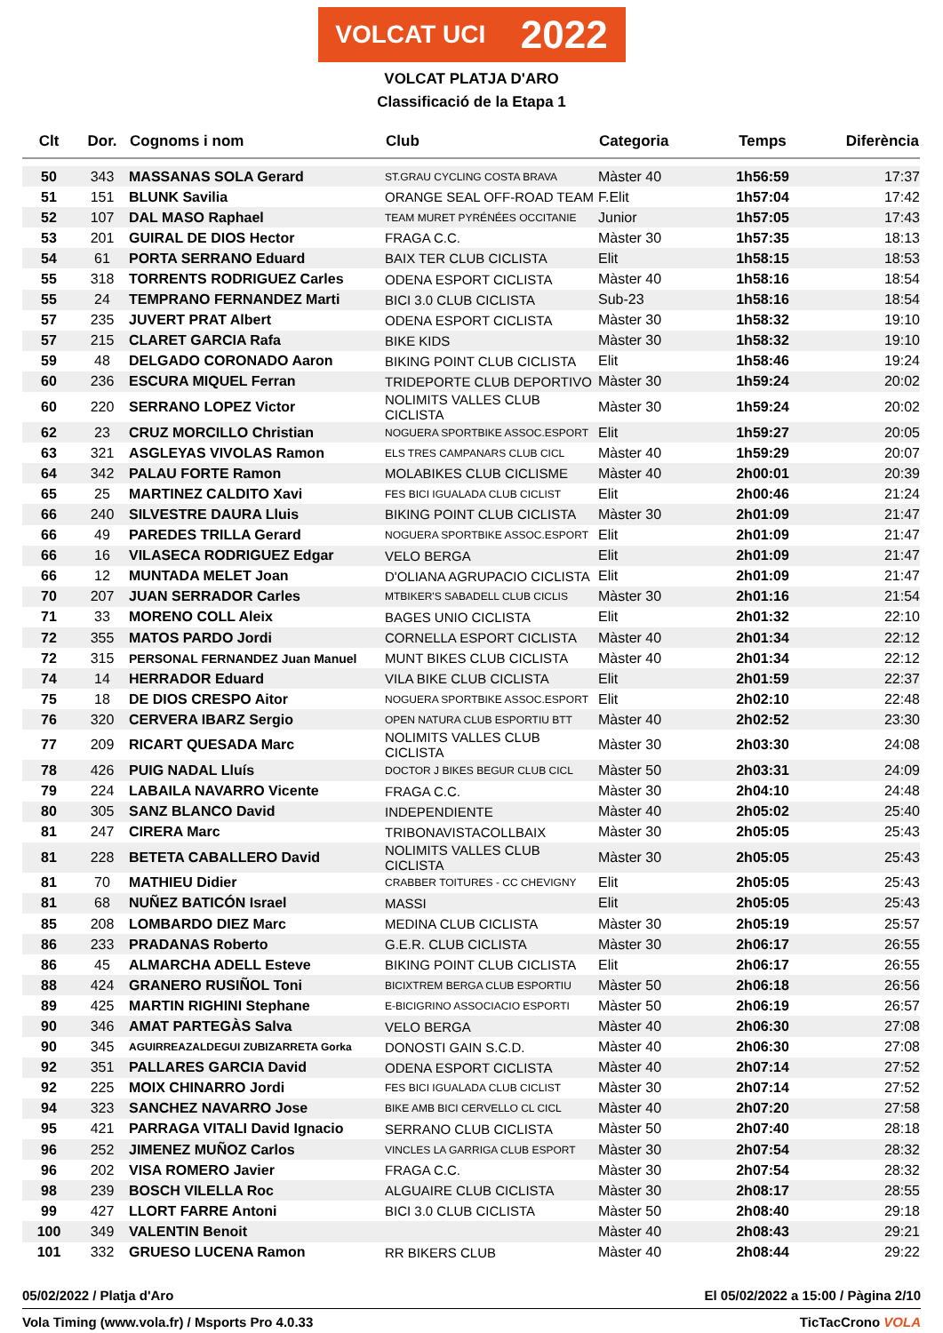VOLCAT UCI 2022
VOLCAT PLATJA D'ARO
Classificació de la Etapa 1
| Clt | Dor. | Cognoms i nom | Club | Categoria | Temps | Diferència |
| --- | --- | --- | --- | --- | --- | --- |
| 50 | 343 | MASSANAS SOLA Gerard | ST.GRAU CYCLING COSTA BRAVA | Màster 40 | 1h56:59 | 17:37 |
| 51 | 151 | BLUNK Savilia | ORANGE SEAL OFF-ROAD TEAM | F.Elit | 1h57:04 | 17:42 |
| 52 | 107 | DAL MASO Raphael | TEAM MURET PYRÉNÉES OCCITANIE | Junior | 1h57:05 | 17:43 |
| 53 | 201 | GUIRAL DE DIOS Hector | FRAGA C.C. | Màster 30 | 1h57:35 | 18:13 |
| 54 | 61 | PORTA SERRANO Eduard | BAIX TER CLUB CICLISTA | Elit | 1h58:15 | 18:53 |
| 55 | 318 | TORRENTS RODRIGUEZ Carles | ODENA ESPORT CICLISTA | Màster 40 | 1h58:16 | 18:54 |
| 55 | 24 | TEMPRANO FERNANDEZ Marti | BICI 3.0 CLUB CICLISTA | Sub-23 | 1h58:16 | 18:54 |
| 57 | 235 | JUVERT PRAT Albert | ODENA ESPORT CICLISTA | Màster 30 | 1h58:32 | 19:10 |
| 57 | 215 | CLARET GARCIA Rafa | BIKE KIDS | Màster 30 | 1h58:32 | 19:10 |
| 59 | 48 | DELGADO CORONADO Aaron | BIKING POINT CLUB CICLISTA | Elit | 1h58:46 | 19:24 |
| 60 | 236 | ESCURA MIQUEL Ferran | TRIDEPORTE CLUB DEPORTIVO | Màster 30 | 1h59:24 | 20:02 |
| 60 | 220 | SERRANO LOPEZ Victor | NOLIMITS VALLES CLUB CICLISTA | Màster 30 | 1h59:24 | 20:02 |
| 62 | 23 | CRUZ MORCILLO Christian | NOGUERA SPORTBIKE ASSOC.ESPORT | Elit | 1h59:27 | 20:05 |
| 63 | 321 | ASGLEYAS VIVOLAS Ramon | ELS TRES CAMPANARS CLUB CICL | Màster 40 | 1h59:29 | 20:07 |
| 64 | 342 | PALAU FORTE Ramon | MOLABIKES CLUB CICLISME | Màster 40 | 2h00:01 | 20:39 |
| 65 | 25 | MARTINEZ CALDITO Xavi | FES BICI IGUALADA CLUB CICLIST | Elit | 2h00:46 | 21:24 |
| 66 | 240 | SILVESTRE DAURA Lluis | BIKING POINT CLUB CICLISTA | Màster 30 | 2h01:09 | 21:47 |
| 66 | 49 | PAREDES TRILLA Gerard | NOGUERA SPORTBIKE ASSOC.ESPORT | Elit | 2h01:09 | 21:47 |
| 66 | 16 | VILASECA RODRIGUEZ Edgar | VELO BERGA | Elit | 2h01:09 | 21:47 |
| 66 | 12 | MUNTADA MELET Joan | D'OLIANA AGRUPACIO CICLISTA | Elit | 2h01:09 | 21:47 |
| 70 | 207 | JUAN SERRADOR Carles | MTBIKER'S SABADELL CLUB CICLIS | Màster 30 | 2h01:16 | 21:54 |
| 71 | 33 | MORENO COLL Aleix | BAGES UNIO CICLISTA | Elit | 2h01:32 | 22:10 |
| 72 | 355 | MATOS PARDO Jordi | CORNELLA ESPORT CICLISTA | Màster 40 | 2h01:34 | 22:12 |
| 72 | 315 | PERSONAL FERNANDEZ Juan Manuel | MUNT BIKES CLUB CICLISTA | Màster 40 | 2h01:34 | 22:12 |
| 74 | 14 | HERRADOR Eduard | VILA BIKE CLUB CICLISTA | Elit | 2h01:59 | 22:37 |
| 75 | 18 | DE DIOS CRESPO Aitor | NOGUERA SPORTBIKE ASSOC.ESPORT | Elit | 2h02:10 | 22:48 |
| 76 | 320 | CERVERA IBARZ Sergio | OPEN NATURA CLUB ESPORTIU BTT | Màster 40 | 2h02:52 | 23:30 |
| 77 | 209 | RICART QUESADA Marc | NOLIMITS VALLES CLUB CICLISTA | Màster 30 | 2h03:30 | 24:08 |
| 78 | 426 | PUIG NADAL Lluís | DOCTOR J BIKES BEGUR CLUB CICL | Màster 50 | 2h03:31 | 24:09 |
| 79 | 224 | LABAILA NAVARRO Vicente | FRAGA C.C. | Màster 30 | 2h04:10 | 24:48 |
| 80 | 305 | SANZ BLANCO David | INDEPENDIENTE | Màster 40 | 2h05:02 | 25:40 |
| 81 | 247 | CIRERA Marc | TRIBONAVISTACOLLBAIX | Màster 30 | 2h05:05 | 25:43 |
| 81 | 228 | BETETA CABALLERO David | NOLIMITS VALLES CLUB CICLISTA | Màster 30 | 2h05:05 | 25:43 |
| 81 | 70 | MATHIEU Didier | CRABBER TOITURES - CC CHEVIGNY | Elit | 2h05:05 | 25:43 |
| 81 | 68 | NUÑEZ BATICÓN Israel | MASSI | Elit | 2h05:05 | 25:43 |
| 85 | 208 | LOMBARDO DIEZ Marc | MEDINA CLUB CICLISTA | Màster 30 | 2h05:19 | 25:57 |
| 86 | 233 | PRADANAS Roberto | G.E.R. CLUB CICLISTA | Màster 30 | 2h06:17 | 26:55 |
| 86 | 45 | ALMARCHA ADELL Esteve | BIKING POINT CLUB CICLISTA | Elit | 2h06:17 | 26:55 |
| 88 | 424 | GRANERO RUSIÑOL Toni | BICIXTREM BERGA CLUB ESPORTIU | Màster 50 | 2h06:18 | 26:56 |
| 89 | 425 | MARTIN RIGHINI Stephane | E-BICIGRINO ASSOCIACIO ESPORTI | Màster 50 | 2h06:19 | 26:57 |
| 90 | 346 | AMAT PARTEGÀS Salva | VELO BERGA | Màster 40 | 2h06:30 | 27:08 |
| 90 | 345 | AGUIRREAZALDEGUI ZUBIZARRETA Gorka | DONOSTI GAIN S.C.D. | Màster 40 | 2h06:30 | 27:08 |
| 92 | 351 | PALLARES GARCIA David | ODENA ESPORT CICLISTA | Màster 40 | 2h07:14 | 27:52 |
| 92 | 225 | MOIX CHINARRO Jordi | FES BICI IGUALADA CLUB CICLIST | Màster 30 | 2h07:14 | 27:52 |
| 94 | 323 | SANCHEZ NAVARRO Jose | BIKE AMB BICI CERVELLO CL CICL | Màster 40 | 2h07:20 | 27:58 |
| 95 | 421 | PARRAGA VITALI David Ignacio | SERRANO CLUB CICLISTA | Màster 50 | 2h07:40 | 28:18 |
| 96 | 252 | JIMENEZ MUÑOZ Carlos | VINCLES LA GARRIGA CLUB ESPORT | Màster 30 | 2h07:54 | 28:32 |
| 96 | 202 | VISA ROMERO Javier | FRAGA C.C. | Màster 30 | 2h07:54 | 28:32 |
| 98 | 239 | BOSCH VILELLA Roc | ALGUAIRE CLUB CICLISTA | Màster 30 | 2h08:17 | 28:55 |
| 99 | 427 | LLORT FARRE Antoni | BICI 3.0 CLUB CICLISTA | Màster 50 | 2h08:40 | 29:18 |
| 100 | 349 | VALENTIN Benoit | | Màster 40 | 2h08:43 | 29:21 |
| 101 | 332 | GRUESO LUCENA Ramon | RR BIKERS CLUB | Màster 40 | 2h08:44 | 29:22 |
05/02/2022 / Platja d'Aro El 05/02/2022 a 15:00 / Pàgina 2/10
Vola Timing (www.vola.fr) / Msports Pro 4.0.33 TicTacCrono VOLA